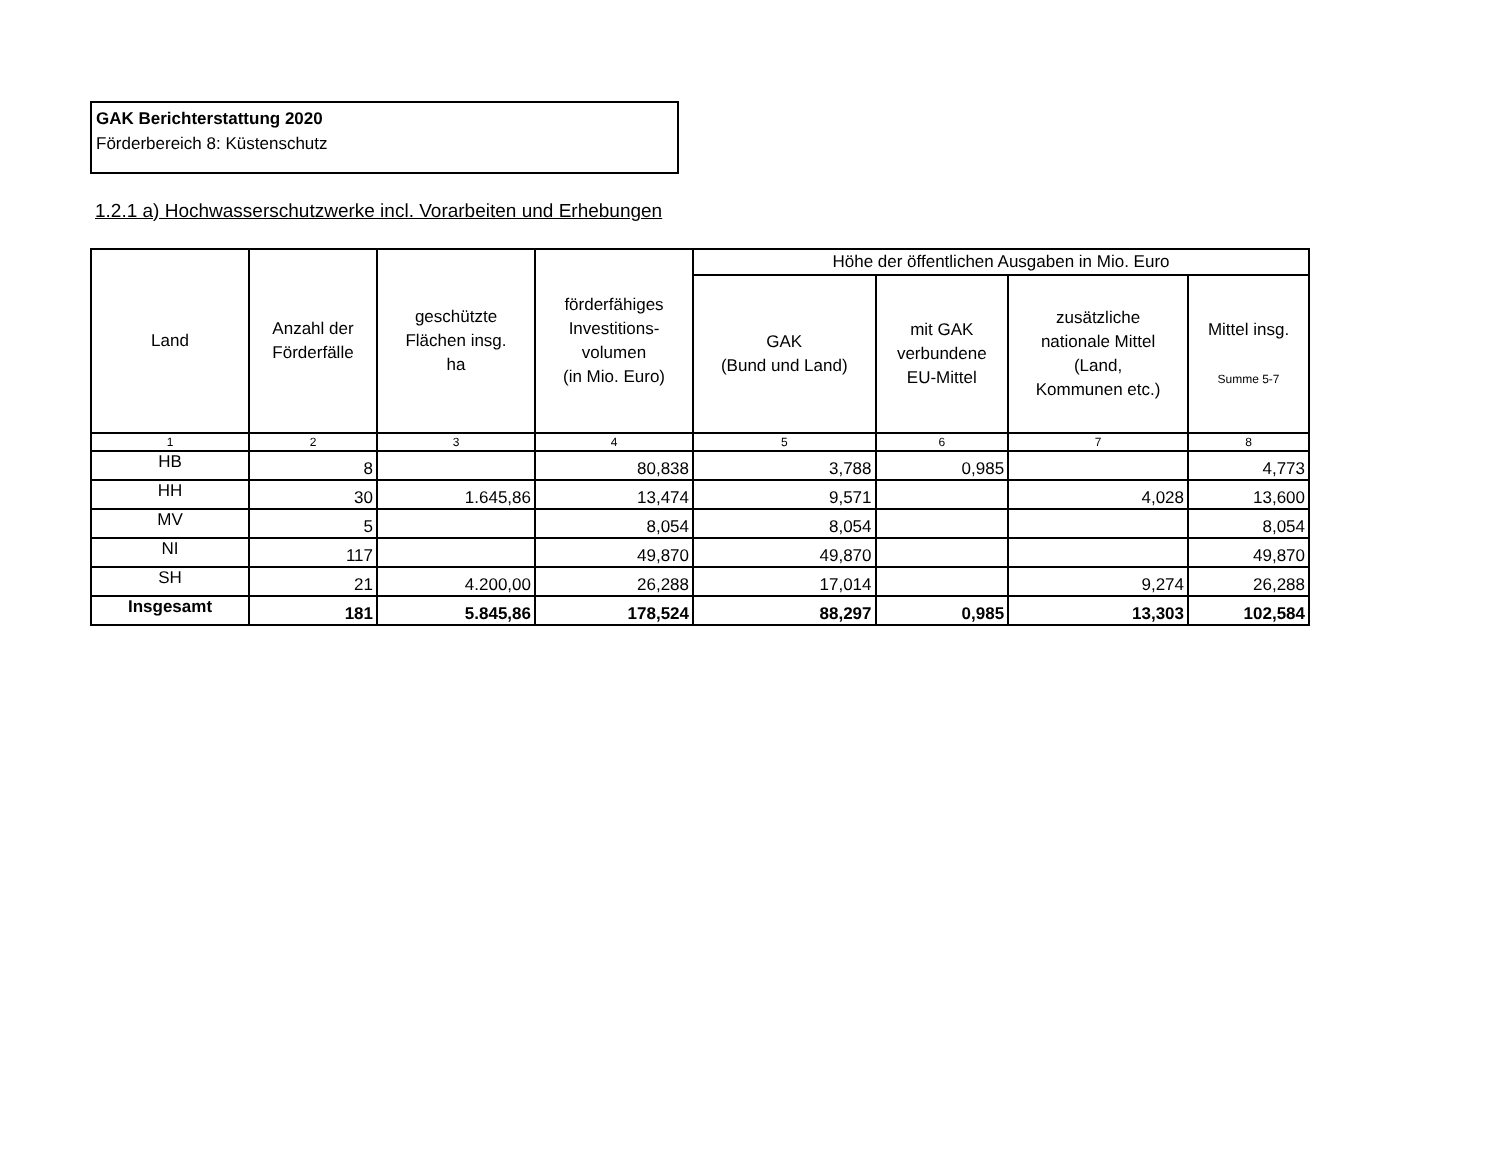GAK Berichterstattung 2020
Förderbereich 8: Küstenschutz
1.2.1 a) Hochwasserschutzwerke incl. Vorarbeiten und Erhebungen
| Land | Anzahl der Förderfälle | geschützte Flächen insg. ha | förderfähiges Investitions- volumen (in Mio. Euro) | Höhe der öffentlichen Ausgaben in Mio. Euro | | | |
| --- | --- | --- | --- | --- | --- | --- | --- |
| | | | | GAK (Bund und Land) | mit GAK verbundene EU-Mittel | zusätzliche nationale Mittel (Land, Kommunen etc.) | Mittel insg. Summe 5-7 |
| 1 | 2 | 3 | 4 | 5 | 6 | 7 | 8 |
| HB | 8 | | 80,838 | 3,788 | 0,985 | | 4,773 |
| HH | 30 | 1.645,86 | 13,474 | 9,571 | | 4,028 | 13,600 |
| MV | 5 | | 8,054 | 8,054 | | | 8,054 |
| NI | 117 | | 49,870 | 49,870 | | | 49,870 |
| SH | 21 | 4.200,00 | 26,288 | 17,014 | | 9,274 | 26,288 |
| Insgesamt | 181 | 5.845,86 | 178,524 | 88,297 | 0,985 | 13,303 | 102,584 |